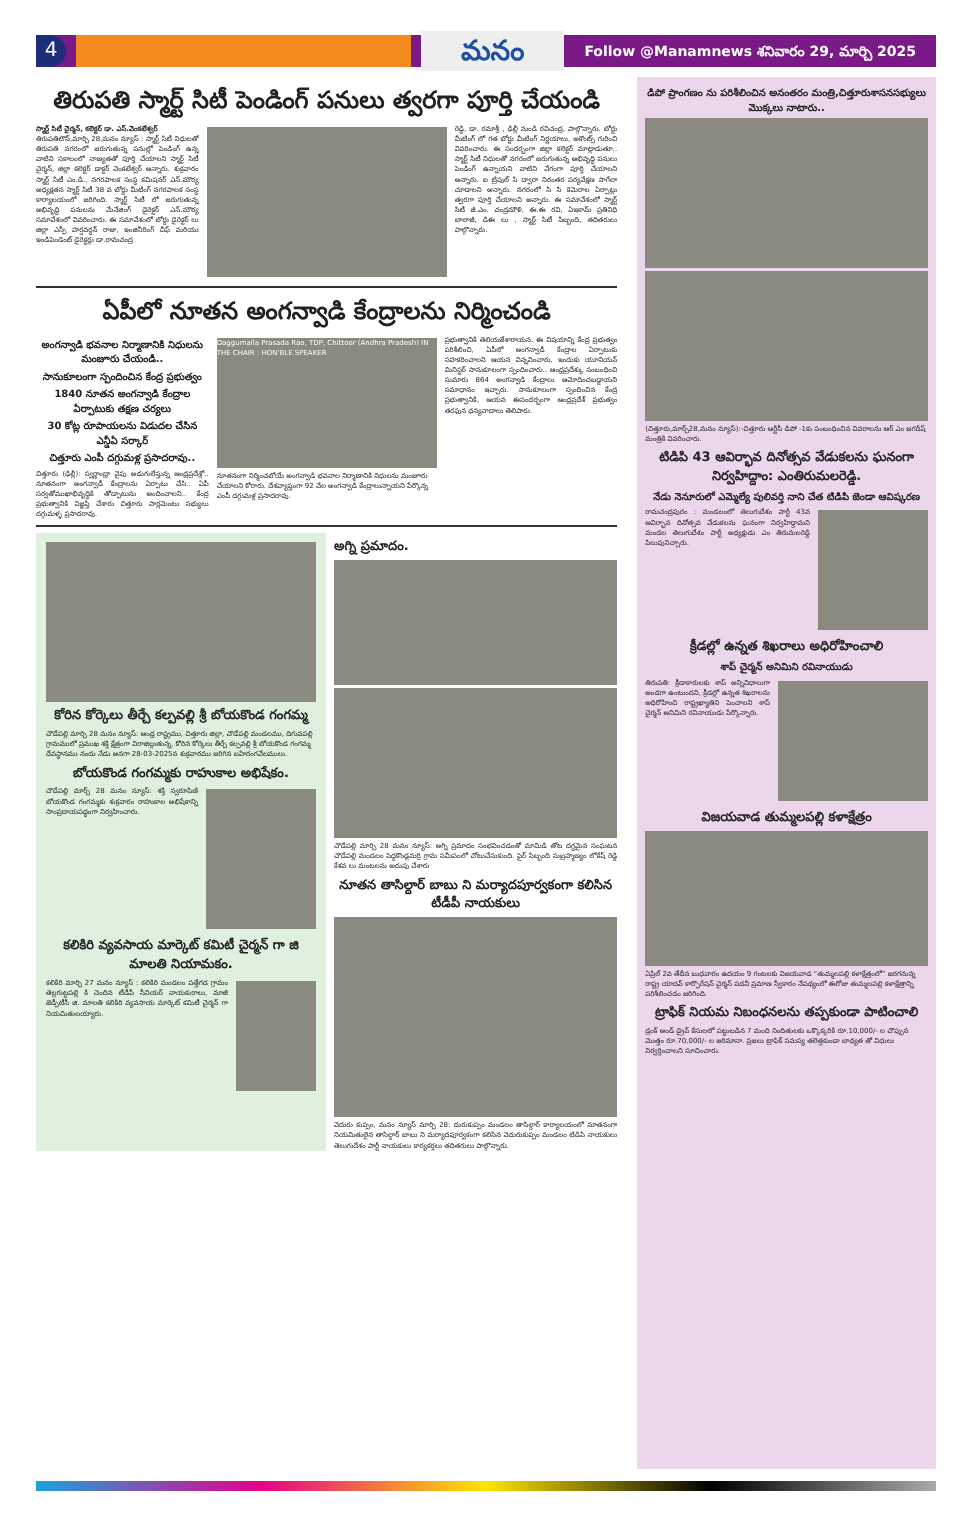4
మనం
Follow @Manamnews శనివారం 29, మార్చి 2025
తిరుపతి స్మార్ట్ సిటీ పెండింగ్ పనులు త్వరగా పూర్తి చేయండి
స్మార్ట్ సిటీ చైర్మన్, కలెక్టర్ డా. ఎస్.వెంకటేశ్వర్
తిరుపతిటౌన్,మార్చి 28,మనం న్యూస్ : స్మార్ట్ సిటీ నిధులతో తిరుపతి నగరంలో జరుగుతున్న పనుల్లో పెండింగ్ ఉన్న వాటిని సకాలంలో నాణ్యతతో పూర్తి చేయాలని స్మార్ట్ సిటీ చైర్మన్, జిల్లా కలెక్టర్ డాక్టర్ వెంకటేశ్వర్ అన్నారు. శుక్రవారం స్మార్ట్ సిటీ ఎం.డి., నగరపాలక సంస్థ కమిషనర్ ఎన్.మౌర్య అధ్యక్షతన స్మార్ట్ సిటీ 38 వ బోర్డు మీటింగ్ నగరపాలక సంస్థ కార్యాలయంలో జరిగింది. స్మార్ట్ సిటీ లో జరుగుతున్న అభివృద్ధి పనులను మేనేజింగ్ డైరెక్టర్ ఎన్.మౌర్య సమావేశంలో వివరించారు. ఈ సమావేశంలో బోర్డు డైరెక్టర్ లు జిల్లా ఎస్పీ హర్షవర్ధన్ రాజు, ఇంజినీరింగ్ చీఫ్ మరియు ఇండిపెండెంట్ డైరెక్టర్లు డా.రామచంద్ర
రెడ్డి, డా. రమాశ్రీ , ఢిల్లీ నుండి రవిచంద్ర, పాల్గొన్నారు. బోర్డు మీటింగ్ లో గత బోర్డు మీటింగ్ నిర్ణయాలు, అకౌంట్స్ గురించి వివరించారు. ఈ సందర్భంగా జిల్లా కలెక్టర్ మాట్లాడుతూ.. స్మార్ట్ సిటీ నిధులతో నగరంలో జరుగుతున్న అభివృద్ధి పనులు పెండింగ్ ఉన్నాయని వాటిని వేగంగా పూర్తి చేయాలని అన్నారు. ఐ ట్రిపుల్ సి ద్వారా నిరంతర పర్యవేక్షణ సాగేలా చూడాలని అన్నారు. నగరంలో సి సి కెమెరాల ఏర్పాట్లు త్వరగా పూర్తి చేయాలని అన్నారు. ఈ సమావేశంలో స్మార్ట్ సిటీ జీ.ఎం. చంద్రమౌళి, ఈ.ఈ రవి, ఏఇకామ్ ప్రతినిధి బాలాజీ, డిఈ లు , స్మార్ట్ సిటీ సిబ్బంది, తదితరులు పాల్గొన్నారు.
ఏపీలో నూతన అంగన్వాడి కేంద్రాలను నిర్మించండి
అంగన్వాడి భవనాల నిర్మాణానికి నిధులను మంజూరు చేయండి..
సానుకూలంగా స్పందించిన కేంద్ర ప్రభుత్వం
1840 నూతన అంగన్వాడి కేంద్రాల ఏర్పాటుకు తక్షణ చర్యలు
30 కోట్ల రూపాయలను విడుదల చేసిన ఎన్డీఏ సర్కార్
చిత్తూరు ఎంపీ దగ్గుమళ్ల ప్రసాదరావు..
చిత్తూరు (ఢిల్లీ): స్వర్ణాంధ్రా వైపు అడుగులేస్తున్న ఆంధ్రప్రదేశ్లో.. నూతనంగా అంగన్వాడీ కేంద్రాలను ఏర్పాటు చేసి.. ఏపీ సర్వతోముఖాభివృద్ధికి తోడ్పాటును అందించాలని.. కేంద్ర ప్రభుత్వానికి విజ్ఞప్తి చేశారు చిత్తూరు పార్లమెంటు సభ్యులు దగ్గుమళ్ళ ప్రసాదరావు.
Daggumalla Prasada Rao, TDP, Chittoor (Andhra Pradesh) IN THE CHAIR : HON'BLE SPEAKER
నూతనంగా నిర్మించబోయే అంగన్వాడి భవనాల నిర్మాణానికి నిధులను మంజూరు చేయాలని కోరారు. దేశవ్యాప్తంగా 92 వేల అంగన్వాడి కేంద్రాలున్నాయని పేర్కొన్న ఎంపీ దగ్గుమళ్ల ప్రసాదరావు.
ప్రభుత్వానికి తెలియజేశారాయన. ఈ విషయాన్ని కేంద్ర ప్రభుత్వం పరిశీలించి, ఏపీలో అంగన్వాడీ కేంద్రాల ఏర్పాటుకు సహకరించాలని ఆయన విన్నవించారు. ఇందుకు యూనియన్ మినిస్టర్ సానుకూలంగా స్పందించారు.. ఆంధ్రప్రదేశ్కు సంబంధించి సుమారు 864 అంగన్వాడి కేంద్రాలు ఆమోదించబడ్డాయని సమాధానం ఇచ్చారు. సానుకూలంగా స్పందించిన కేంద్ర ప్రభుత్వానికి, ఆయన ఈసందర్భంగా ఆంధ్రప్రదేశ్ ప్రభుత్వం తరఫున ధన్యవాదాలు తెలిపారు.
కోరిన కోర్కెలు తీర్చే కల్పవల్లి శ్రీ బోయకొండ గంగమ్మ
చౌడేపల్లి మార్చి 28 మనం న్యూస్: ఆంధ్ర రాష్ట్రము, చిత్తూరు జిల్లా, చౌడేపల్లి మండలము, దిగువపల్లి గ్రామములో ప్రముఖ శక్తి క్షేత్రంగా విరాజిల్లుతున్న, కోరిన కోర్కెలు తీర్చే కల్పవల్లి శ్రీ బోయకొండ గంగమ్మ దేవస్థానము నందు నేడు అనగా 28-03-2025న శుక్రవారము జరిగిన బహిరంగవేలములు.
బోయకొండ గంగమ్మకు రాహుకాల అభిషేకం.
చౌడేపల్లి మార్చ్ 28 మనం న్యూస్: శక్తి స్వరూపిణి బోయకొండ గంగమ్మకు శుక్రవారం రాహుకాల అభిషేకాన్ని సాంప్రదాయపద్ధంగా నిర్వహించారు.
కలికిరి వ్యవసాయ మార్కెట్ కమిటీ చైర్మన్ గా జి మాలతి నియామకం.
కలికిరి మార్చి 27 మనం న్యూస్ : కలికిరి మండలం పత్తేగడ గ్రామం తెల్లగుట్టపల్లి కి చెందిన టీడీపీ సీనియర్ నాయకురాలు, మాజీ జెడ్పీటీసీ జి. మాలతి కలికిరి వ్యవసాయ మార్కెట్ కమిటీ చైర్మన్ గా నియమితులయ్యారు.
అగ్ని ప్రమాదం.
చౌడేపల్లి మార్చి 28 మనం న్యూస్: అగ్ని ప్రమాదం సంభవించడంతో మామిడి తోట దగ్ధమైన సంఘటన చౌడేపల్లి మండలం పెద్దకొండ్లమర్రి గ్రామ సమీపంలో చోటుచేసుకుంది. ఫైర్ సిబ్బంది సుబ్రహ్మణ్యం లోకేష్ రెడ్డి కేశవ లు మంటలను అదుపు చేశారు
నూతన తాసిల్దార్ బాబు ని మర్యాదపూర్వకంగా కలిసిన టీడీపీ నాయకులు
వెదురు కుప్పం, మనం న్యూస్ మార్చి 28: దురుకుప్పం మండలం తాసిల్దార్ కార్యాలయంలో నూతనంగా నియమితులైన తాసిల్దార్ బాబు ని మర్యాదపూర్వకంగా కలిసిన వెదురుకుప్పం మండలం టిడిపి నాయకులు తెలుగుదేశం పార్టీ నాయకులు కార్యకర్తలు తదితరులు పాల్గొన్నారు.
డిపో ప్రాంగణం ను పరిశీలించిన అనంతరం మంత్రి,చిత్తూరుశాసనసభ్యులు మొక్కలు నాటారు..
(చిత్తూరు,మార్చ్28,మనం న్యూస్):-చిత్తూరు ఆర్టీసీ డిపో -1కు సంబంధించిన వివరాలను ఆర్ ఎం జగదీష్ మంత్రికి వివరించారు.
టిడిపి 43 ఆవిర్భావ దినోత్సవ వేడుకలను ఘనంగా నిర్వహిద్దాం: ఎంతిరుమలరెడ్డి.
నేడు నెనూరులో ఎమ్మెల్యే పులివర్తి నాని చేత టిడిపి జెండా ఆవిష్కరణ
రామచంద్రపురం : మండలంలో తెలుగుదేశం పార్టీ 43వ ఆవిర్భావ దినోత్సవ వేడుకలను ఘనంగా నిర్వహిద్దామని మండల తెలుగుదేశం పార్టీ అధ్యక్షుడు ఎం తిరుమలరెడ్డి పిలుపునిచ్చారు.
క్రీడల్లో ఉన్నత శిఖరాలు అధిరోహించాలి
శాప్ చైర్మన్ అనిమిని రవినాయుడు
తిరుపతి: క్రీడాకారులకు శాప్ అన్నివిధాలుగా అండగా ఉంటుందని, క్రీడల్లో ఉన్నత శిఖరాలను అధిరోహించి రాష్ట్రఖ్యాతిని పెంచాలని శాప్ చైర్మన్ అనిమిని రవినాయుడు పేర్కొన్నారు.
విజయవాడ తుమ్మలపల్లి కళాక్షేత్రం
ఏప్రిల్ 2వ తేదీన బుధవారం ఉదయం 9 గంటలకు విజయవాడ “తుమ్మలపల్లి కళాక్షేత్రంలో” జరగనున్న రాష్ట్ర యాదవ్ కార్పొరేషన్ చైర్మన్ పదవీ ప్రమాణ స్వీకారం నేపథ్యంలో ఈరోజు తుమ్మలపల్లి కళాక్షేత్రాన్ని పరిశీలించడం జరిగింది.
ట్రాఫిక్ నియమ నిబంధనలను తప్పకుండా పాటించాలి
డ్రంక్ అండ్ డ్రైవ్ కేసులలో పట్టుబడిన 7 మంది నిందితులకు ఒక్కొక్కరికి రూ.10,000/- ల చొప్పున మొత్తం రూ.70,000/- ల జరిమానా. ప్రజలు ట్రాఫిక్ సమస్య తలెత్తకుండా బాధ్యత తో విధులు నిర్వర్తించాలని సూచించారు.